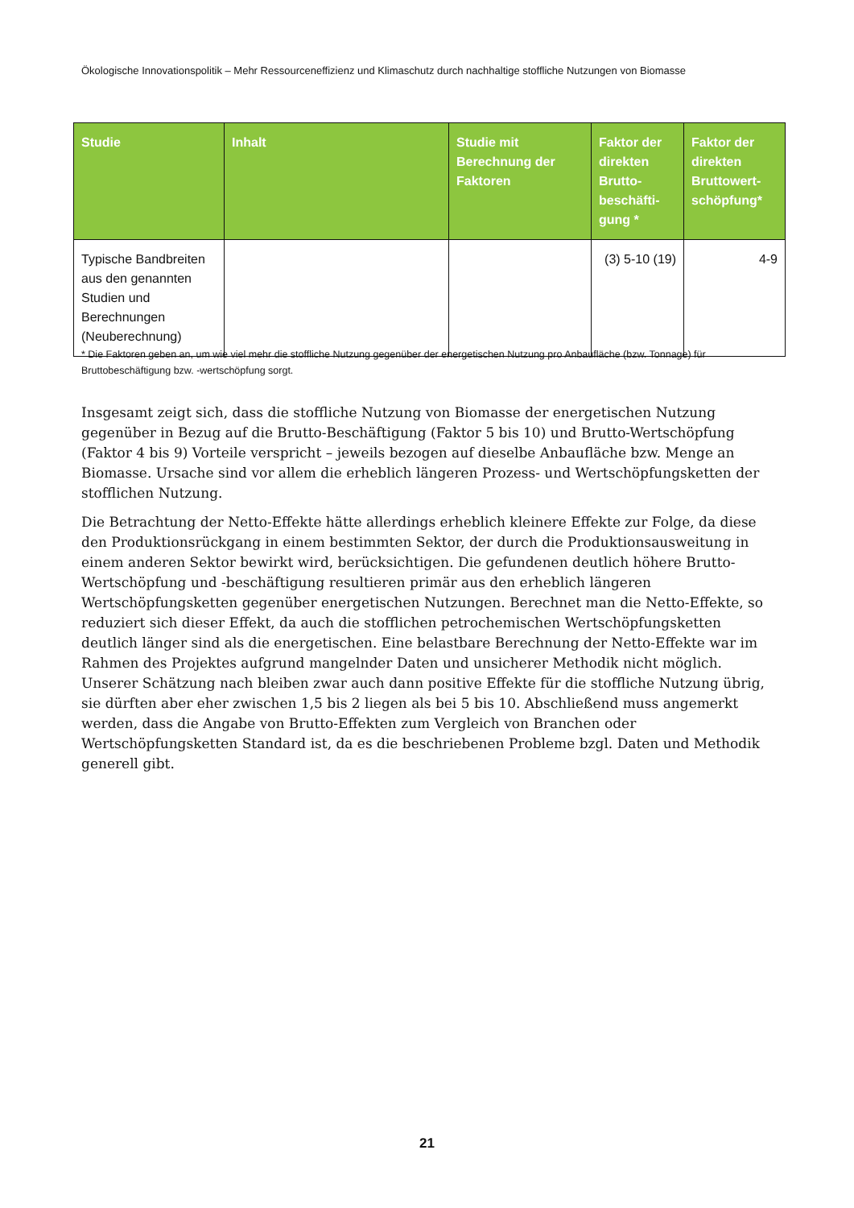Ökologische Innovationspolitik – Mehr Ressourceneffizienz und Klimaschutz durch nachhaltige stoffliche Nutzungen von Biomasse
| Studie | Inhalt | Studie mit Berechnung der Faktoren | Faktor der direkten Brutto-beschäfti-gung * | Faktor der direkten Bruttowert-schöpfung* |
| --- | --- | --- | --- | --- |
| Typische Bandbreiten aus den genannten Studien und Berechnungen (Neuberechnung) | | | (3) 5-10 (19) | 4-9 |
* Die Faktoren geben an, um wie viel mehr die stoffliche Nutzung gegenüber der energetischen Nutzung pro Anbaufläche (bzw. Tonnage) für Bruttobeschäftigung bzw. -wertschöpfung sorgt.
Insgesamt zeigt sich, dass die stoffliche Nutzung von Biomasse der energetischen Nutzung gegenüber in Bezug auf die Brutto-Beschäftigung (Faktor 5 bis 10) und Brutto-Wertschöpfung (Faktor 4 bis 9) Vorteile verspricht – jeweils bezogen auf dieselbe Anbaufläche bzw. Menge an Biomasse. Ursache sind vor allem die erheblich längeren Prozess- und Wertschöpfungsketten der stofflichen Nutzung.
Die Betrachtung der Netto-Effekte hätte allerdings erheblich kleinere Effekte zur Folge, da diese den Produktionsrückgang in einem bestimmten Sektor, der durch die Produktionsausweitung in einem anderen Sektor bewirkt wird, berücksichtigen. Die gefundenen deutlich höhere Brutto-Wertschöpfung und -beschäftigung resultieren primär aus den erheblich längeren Wertschöpfungsketten gegenüber energetischen Nutzungen. Berechnet man die Netto-Effekte, so reduziert sich dieser Effekt, da auch die stofflichen petrochemischen Wertschöpfungsketten deutlich länger sind als die energetischen. Eine belastbare Berechnung der Netto-Effekte war im Rahmen des Projektes aufgrund mangelnder Daten und unsicherer Methodik nicht möglich. Unserer Schätzung nach bleiben zwar auch dann positive Effekte für die stoffliche Nutzung übrig, sie dürften aber eher zwischen 1,5 bis 2 liegen als bei 5 bis 10. Abschließend muss angemerkt werden, dass die Angabe von Brutto-Effekten zum Vergleich von Branchen oder Wertschöpfungsketten Standard ist, da es die beschriebenen Probleme bzgl. Daten und Methodik generell gibt.
21